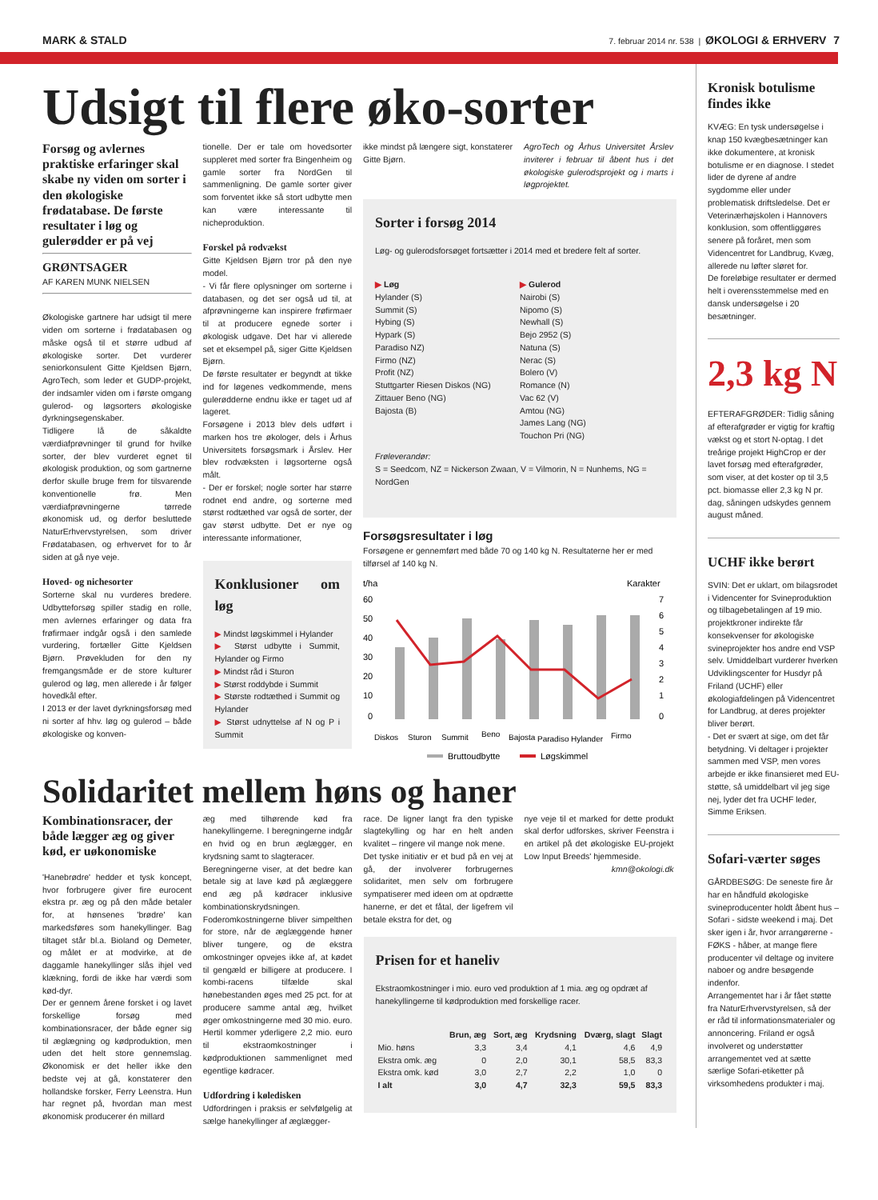MARK & STALD 7. februar 2014 nr. 538 | ØKOLOGI & ERHVERV 7
Udsigt til flere øko-sorter
Forsøg og avlernes praktiske erfaringer skal skabe ny viden om sorter i den økologiske frødatabase. De første resultater i løg og gulerødder er på vej
GRØNTSAGER
AF KAREN MUNK NIELSEN
Økologiske gartnere har udsigt til mere viden om sorterne i frødatabasen og måske også til et større udbud af økologiske sorter. Det vurderer seniorkonsulent Gitte Kjeldsen Bjørn, AgroTech, som leder et GUDP-projekt, der indsamler viden om i første omgang gulerod- og løgsorters økologiske dyrkningsegenskaber.
Tidligere lå de såkaldte værdiafprøvninger til grund for hvilke sorter, der blev vurderet egnet til økologisk produktion, og som gartnerne derfor skulle bruge frem for tilsvarende konventionelle frø. Men værdiafprøvningerne tørrede økonomisk ud, og derfor besluttede NaturErhvervstyrelsen, som driver Frødatabasen, og erhvervet for to år siden at gå nye veje.
Hoved- og nichesorter
Sorterne skal nu vurderes bredere. Udbytteforsøg spiller stadig en rolle, men avlernes erfaringer og data fra frøfirmaer indgår også i den samlede vurdering, fortæller Gitte Kjeldsen Bjørn. Prøvekluden for den ny fremgangsmåde er de store kulturer gulerod og løg, men allerede i år følger hovedkål efter.
I 2013 er der lavet dyrkningsforsøg med ni sorter af hhv. løg og gulerod – både økologiske og konven-
tionelle. Der er tale om hovedsorter suppleret med sorter fra Bingenheim og gamle sorter fra NordGen til sammenligning. De gamle sorter giver som forventet ikke så stort udbytte men kan være interessante til nicheproduktion.
Forskel på rodvækst
Gitte Kjeldsen Bjørn tror på den nye model.
- Vi får flere oplysninger om sorterne i databasen, og det ser også ud til, at afprøvningerne kan inspirere frøfirmaer til at producere egnede sorter i økologisk udgave. Det har vi allerede set et eksempel på, siger Gitte Kjeldsen Bjørn.
De første resultater er begyndt at tikke ind for løgenes vedkommende, mens gulerødderne endnu ikke er taget ud af lageret.
Forsøgene i 2013 blev dels udført i marken hos tre økologer, dels i Århus Universitets forsøgsmark i Årslev. Her blev rodvæksten i løgsorterne også målt.
- Der er forskel; nogle sorter har større rodnet end andre, og sorterne med størst rodtæthed var også de sorter, der gav størst udbytte. Det er nye og interessante informationer,
Konklusioner om løg
▶ Mindst løgskimmel i Hylander
▶ Størst udbytte i Summit, Hylander og Firmo
▶ Mindst råd i Sturon
▶ Størst roddybde i Summit
▶ Største rodtæthed i Summit og Hylander
▶ Størst udnyttelse af N og P i Summit
ikke mindst på længere sigt, konstaterer Gitte Bjørn.
AgroTech og Århus Universitet Årslev inviterer i februar til åbent hus i det økologiske gulerodsprojekt og i marts i løgprojektet.
Sorter i forsøg 2014
Løg- og gulerodsforsøget fortsætter i 2014 med et bredere felt af sorter.
▶ Løg
Hylander (S)
Summit (S)
Hybing (S)
Hypark (S)
Paradiso NZ)
Firmo (NZ)
Profit (NZ)
Stuttgarter Riesen Diskos (NG)
Zittauer Beno (NG)
Bajosta (B)
▶ Gulerod
Nairobi (S)
Nipomo (S)
Newhall (S)
Bejo 2952 (S)
Natuna (S)
Nerac (S)
Bolero (V)
Romance (N)
Vac 62 (V)
Amtou (NG)
James Lang (NG)
Touchon Pri (NG)
Frøleverandør:
S = Seedcom, NZ = Nickerson Zwaan, V = Vilmorin, N = Nunhems, NG = NordGen
Forsøgsresultater i løg
Forsøgene er gennemført med både 70 og 140 kg N. Resultaterne her er med tilførsel af 140 kg N.
t/ha
Karakter
60
50
40
30
20
10
0
7
6
5
4
3
2
1
0
Diskos
Sturon
Summit
Beno
Bajosta
Paradiso
Hylander
Firmo
Bruttoudbytte
Løgskimmel
Solidaritet mellem høns og haner
Kombinationsracer, der både lægger æg og giver kød, er uøkonomiske
'Hanebrødre' hedder et tysk koncept, hvor forbrugere giver fire eurocent ekstra pr. æg og på den måde betaler for, at hønsenes 'brødre' kan markedsføres som hanekyllinger. Bag tiltaget står bl.a. Bioland og Demeter, og målet er at modvirke, at de daggamle hanekyllinger slås ihjel ved klækning, fordi de ikke har værdi som kød-dyr.
Der er gennem årene forsket i og lavet forskellige forsøg med kombinationsracer, der både egner sig til æglægning og kødproduktion, men uden det helt store gennemslag. Økonomisk er det heller ikke den bedste vej at gå, konstaterer den hollandske forsker, Ferry Leenstra. Hun har regnet på, hvordan man mest økonomisk producerer én millard
æg med tilhørende kød fra hanekyllingerne. I beregningerne indgår en hvid og en brun æglægger, en krydsning samt to slagteracer.
Beregningerne viser, at det bedre kan betale sig at lave kød på æglæggere end æg på kødracer inklusive kombinationskrydsningen. Foderomkostningerne bliver simpelthen for store, når de æglæggende høner bliver tungere, og de ekstra omkostninger opvejes ikke af, at kødet til gengæld er billigere at producere. I kombi-racens tilfælde skal hønebestanden øges med 25 pct. for at producere samme antal æg, hvilket øger omkostningerne med 30 mio. euro. Hertil kommer yderligere 2,2 mio. euro til ekstraomkostninger i kødproduktionen sammenlignet med egentlige kødracer.
Udfordring i køledisken
Udfordringen i praksis er selvfølgelig at sælge hanekyllinger af æglægger-
race. De ligner langt fra den typiske slagtekylling og har en helt anden kvalitet – ringere vil mange nok mene.
Det tyske initiativ er et bud på en vej at gå, der involverer forbrugernes solidaritet, men selv om forbrugere sympatiserer med ideen om at opdrætte hanerne, er det et fåtal, der ligefrem vil betale ekstra for det, og
nye veje til et marked for dette produkt skal derfor udforskes, skriver Feenstra i en artikel på det økologiske EU-projekt Low Input Breeds' hjemmeside.
kmn@okologi.dk
Prisen for et haneliv
Ekstraomkostninger i mio. euro ved produktion af 1 mia. æg og opdræt af hanekyllingerne til kødproduktion med forskellige racer.
| | Brun, æg | Sort, æg | Krydsning | Dværg, slagt | Slagt |
| --- | --- | --- | --- | --- | --- |
| Mio. høns | 3,3 | 3,4 | 4,1 | 4,6 | 4,9 |
| Ekstra omk. æg | 0 | 2,0 | 30,1 | 58,5 | 83,3 |
| Ekstra omk. kød | 3,0 | 2,7 | 2,2 | 1,0 | 0 |
| I alt | 3,0 | 4,7 | 32,3 | 59,5 | 83,3 |
Kronisk botulisme findes ikke
KVÆG: En tysk undersøgelse i knap 150 kvægbesætninger kan ikke dokumentere, at kronisk botulisme er en diagnose. I stedet lider de dyrene af andre sygdomme eller under problematisk driftsledelse. Det er Veterinærhøjskolen i Hannovers konklusion, som offentliggøres senere på foråret, men som Videncentret for Landbrug, Kvæg, allerede nu løfter sløret for.
De foreløbige resultater er dermed helt i overensstemmelse med en dansk undersøgelse i 20 besætninger.
2,3 kg N
EFTERAFGRØDER: Tidlig såning af efterafgrøder er vigtig for kraftig vækst og et stort N-optag. I det treårige projekt HighCrop er der lavet forsøg med efterafgrøder, som viser, at det koster op til 3,5 pct. biomasse eller 2,3 kg N pr. dag, såningen udskydes gennem august måned.
UCHF ikke berørt
SVIN: Det er uklart, om bilagsrodet i Videncenter for Svineproduktion og tilbagebetalingen af 19 mio. projektkroner indirekte får konsekvenser for økologiske svineprojekter hos andre end VSP selv. Umiddelbart vurderer hverken Udviklingscenter for Husdyr på Friland (UCHF) eller økologiafdelingen på Videncentret for Landbrug, at deres projekter bliver berørt.
- Det er svært at sige, om det får betydning. Vi deltager i projekter sammen med VSP, men vores arbejde er ikke finansieret med EU-støtte, så umiddelbart vil jeg sige nej, lyder det fra UCHF leder, Simme Eriksen.
Sofari-værter søges
GÅRDBESØG: De seneste fire år har en håndfuld økologiske svineproducenter holdt åbent hus – Sofari - sidste weekend i maj. Det sker igen i år, hvor arrangørerne - FØKS - håber, at mange flere producenter vil deltage og invitere naboer og andre besøgende indenfor.
Arrangementet har i år fået støtte fra NaturErhvervstyrelsen, så der er råd til informationsmaterialer og annoncering. Friland er også involveret og understøtter arrangementet ved at sætte særlige Sofari-etiketter på virksomhedens produkter i maj.